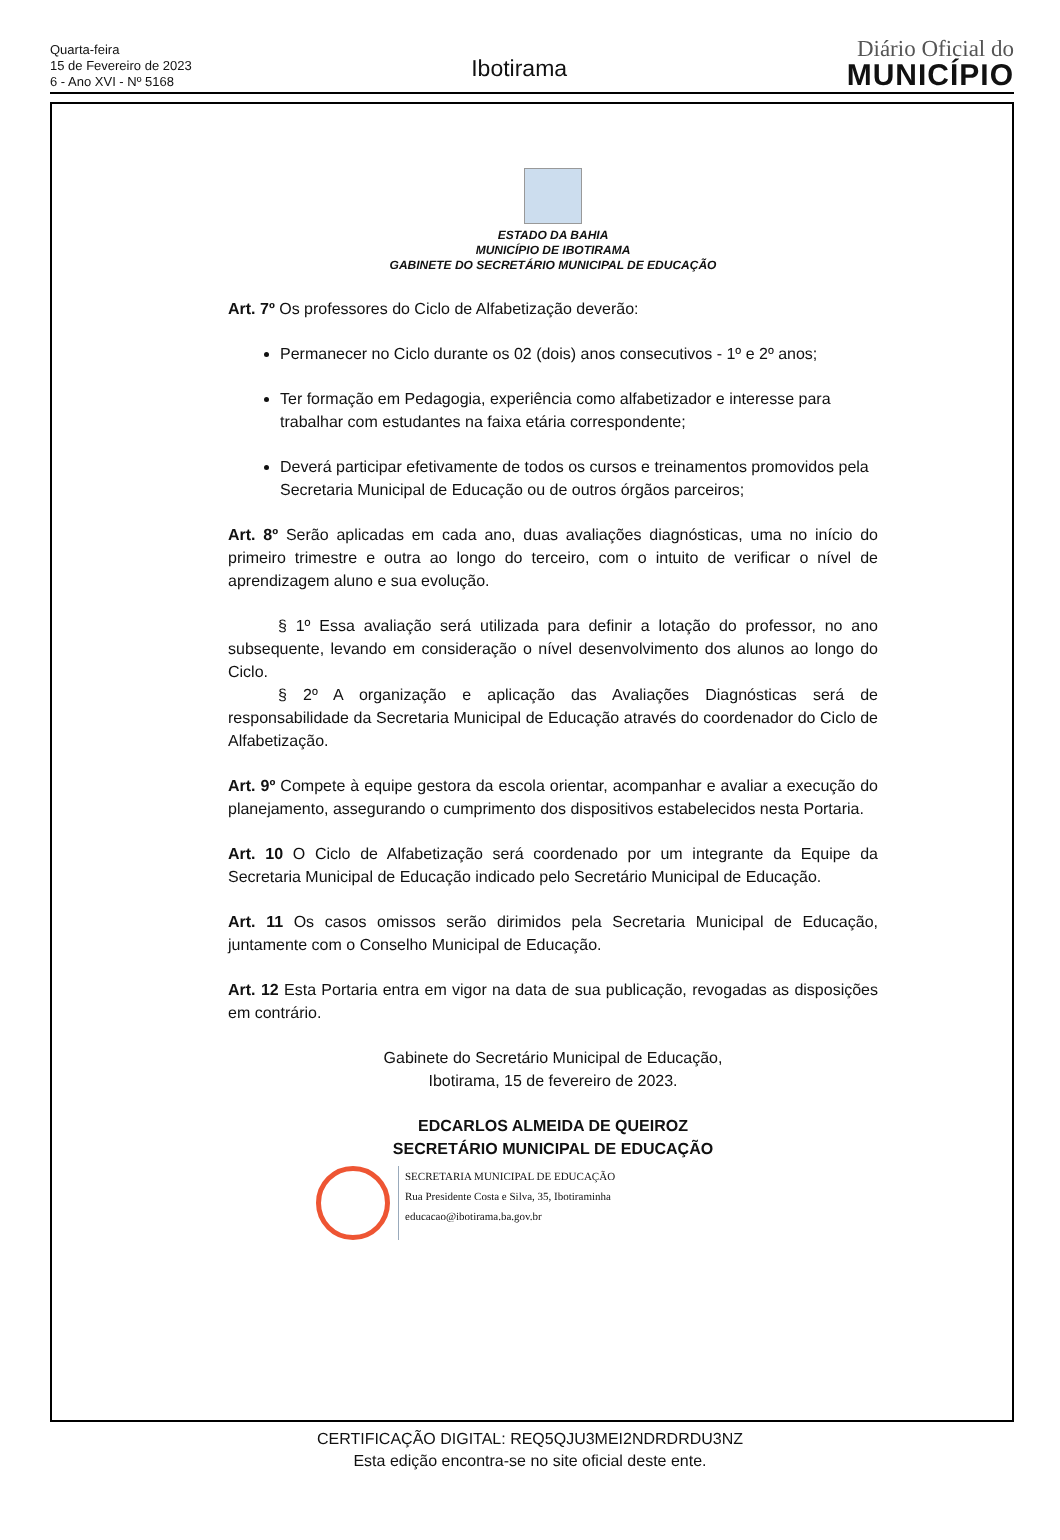Quarta-feira
15 de Fevereiro de 2023
6 - Ano XVI - Nº 5168
Ibotirama
Diário Oficial do
MUNICÍPIO
ESTADO DA BAHIA
MUNICÍPIO DE IBOTIRAMA
GABINETE DO SECRETÁRIO MUNICIPAL DE EDUCAÇÃO
Art. 7º Os professores do Ciclo de Alfabetização deverão:
Permanecer no Ciclo durante os 02 (dois) anos consecutivos - 1º e 2º anos;
Ter formação em Pedagogia, experiência como alfabetizador e interesse para trabalhar com estudantes na faixa etária correspondente;
Deverá participar efetivamente de todos os cursos e treinamentos promovidos pela Secretaria Municipal de Educação ou de outros órgãos parceiros;
Art. 8º Serão aplicadas em cada ano, duas avaliações diagnósticas, uma no início do primeiro trimestre e outra ao longo do terceiro, com o intuito de verificar o nível de aprendizagem aluno e sua evolução.
§ 1º Essa avaliação será utilizada para definir a lotação do professor, no ano subsequente, levando em consideração o nível desenvolvimento dos alunos ao longo do Ciclo.
§ 2º A organização e aplicação das Avaliações Diagnósticas será de responsabilidade da Secretaria Municipal de Educação através do coordenador do Ciclo de Alfabetização.
Art. 9º Compete à equipe gestora da escola orientar, acompanhar e avaliar a execução do planejamento, assegurando o cumprimento dos dispositivos estabelecidos nesta Portaria.
Art. 10 O Ciclo de Alfabetização será coordenado por um integrante da Equipe da Secretaria Municipal de Educação indicado pelo Secretário Municipal de Educação.
Art. 11 Os casos omissos serão dirimidos pela Secretaria Municipal de Educação, juntamente com o Conselho Municipal de Educação.
Art. 12 Esta Portaria entra em vigor na data de sua publicação, revogadas as disposições em contrário.
Gabinete do Secretário Municipal de Educação,
Ibotirama, 15 de fevereiro de 2023.
EDCARLOS ALMEIDA DE QUEIROZ
SECRETÁRIO MUNICIPAL DE EDUCAÇÃO
SECRETARIA MUNICIPAL DE EDUCAÇÃO
Rua Presidente Costa e Silva, 35, Ibotiraminha
educacao@ibotirama.ba.gov.br
CERTIFICAÇÃO DIGITAL: REQ5QJU3MEI2NDRDRDU3NZ
Esta edição encontra-se no site oficial deste ente.